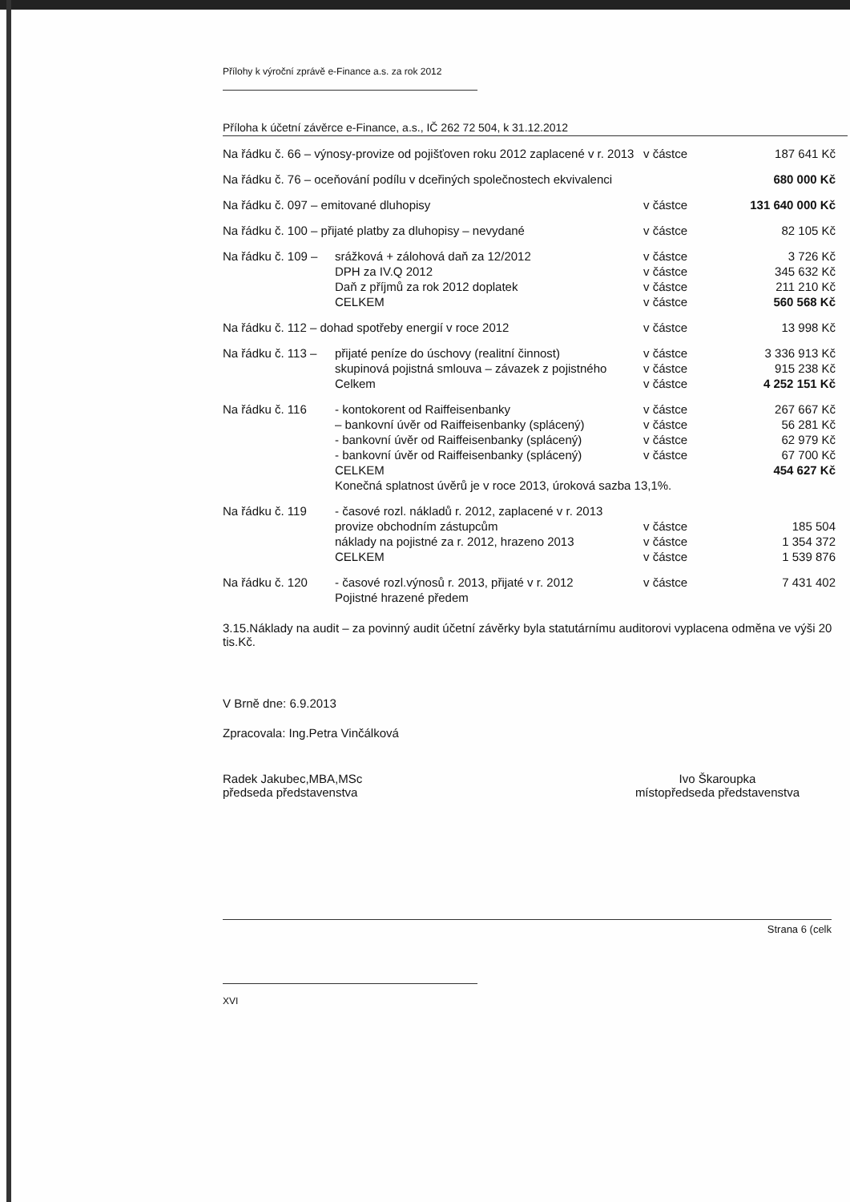Přílohy k výroční zprávě e-Finance a.s. za rok 2012
Příloha k účetní závěrce e-Finance, a.s., IČ 262 72 504, k 31.12.2012
| Na řádku č. 66 – výnosy-provize od pojišťoven roku 2012 zaplacené v r. 2013 | | v částce | 187 641 Kč |
| Na řádku č. 76 – oceňování podílu v dceřiných společnostech ekvivalenci | | | 680 000 Kč |
| Na řádku č. 097 – emitované dluhopisy | | v částce | 131 640 000 Kč |
| Na řádku č. 100 – přijaté platby za dluhopisy – nevydané | | v částce | 82 105 Kč |
| Na řádku č. 109 – | srážková + zálohová daň za 12/2012 | v částce | 3 726 Kč |
| | DPH za IV.Q 2012 | v částce | 345 632 Kč |
| | Daň z příjmů za rok 2012 doplatek | v částce | 211 210 Kč |
| | CELKEM | v částce | 560 568 Kč |
| Na řádku č. 112 – dohad spotřeby energií v roce 2012 | | v částce | 13 998 Kč |
| Na řádku č. 113 – | přijaté peníze do úschovy (realitní činnost) | v částce | 3 336 913 Kč |
| | skupinová pojistná smlouva – závazek z pojistného | v částce | 915 238 Kč |
| | Celkem | v částce | 4 252 151 Kč |
| Na řádku č. 116 | - kontokorent od Raiffeisenbanky | v částce | 267 667 Kč |
| | – bankovní úvěr od Raiffeisenbanky (splácený) | v částce | 56 281 Kč |
| | - bankovní úvěr od Raiffeisenbanky (splácený) | v částce | 62 979 Kč |
| | - bankovní úvěr od Raiffeisenbanky (splácený) | v částce | 67 700 Kč |
| | CELKEM | | 454 627 Kč |
| | Konečná splatnost úvěrů je v roce 2013, úroková sazba 13,1%. | | |
| Na řádku č. 119 | - časové rozl. nákladů r. 2012, zaplacené v r. 2013 | | |
| | provize obchodním zástupcům | v částce | 185 504 |
| | náklady na pojistné za r. 2012, hrazeno 2013 | v částce | 1 354 372 |
| | CELKEM | v částce | 1 539 876 |
| Na řádku č. 120 | - časové rozl.výnosů r. 2013, přijaté v r. 2012 | v částce | 7 431 402 |
| | Pojistné hrazené předem | | |
3.15.Náklady na audit – za povinný audit účetní závěrky byla statutárnímu auditorovi vyplacena odměna ve výši 20 tis.Kč.
V Brně dne: 6.9.2013
Zpracovala: Ing.Petra Vinčálková
Radek Jakubec,MBA,MSc
předseda představenstva
Ivo Škaroupka
místopředseda představenstva
Strana 6 (celk
XVI